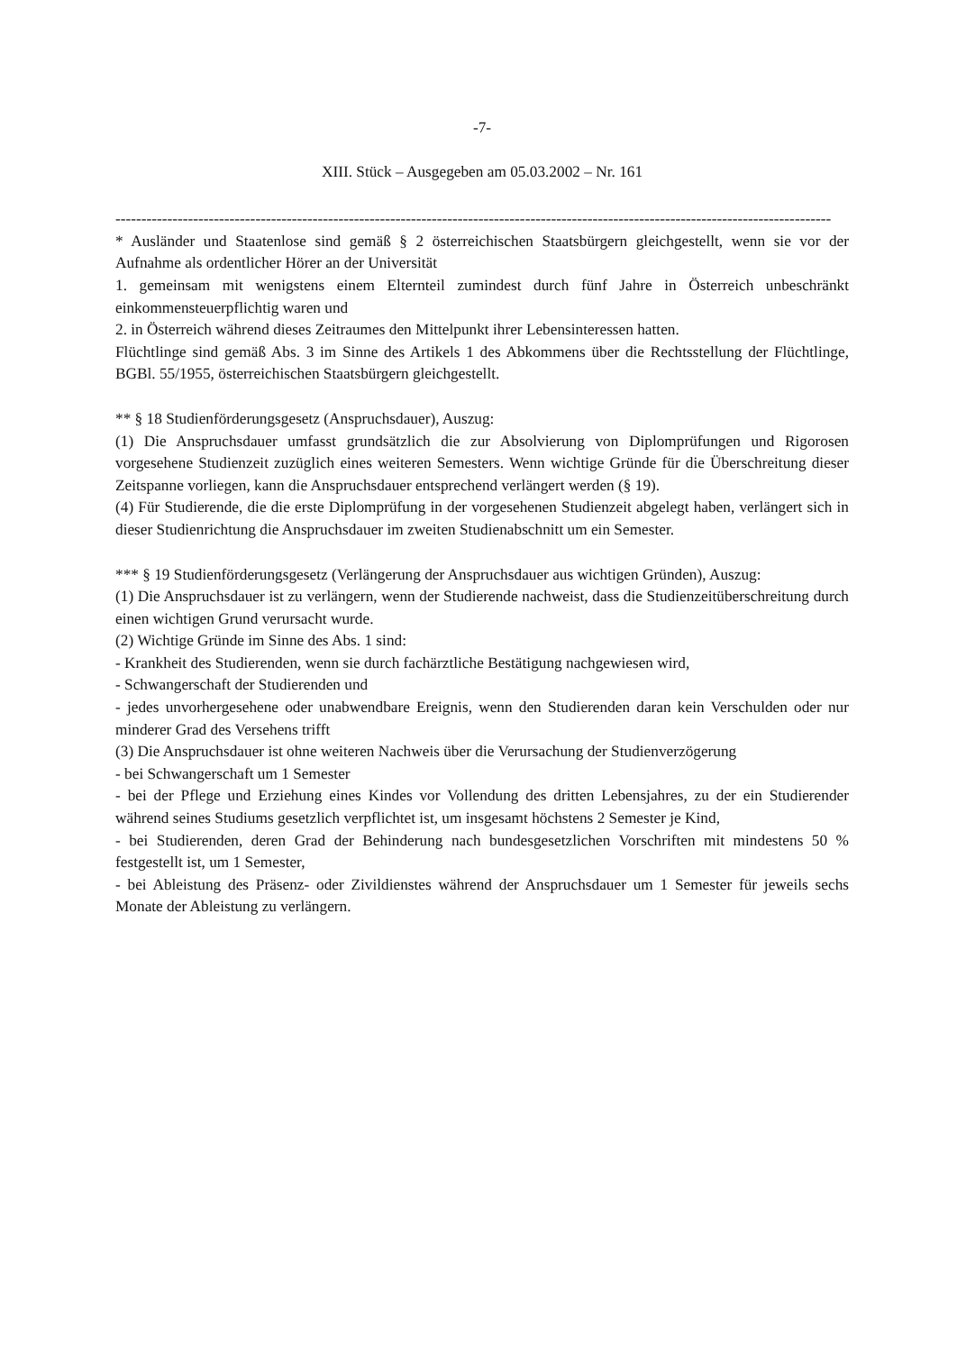-7-
XIII. Stück – Ausgegeben am 05.03.2002 – Nr. 161
------------------------------------------------------------------------------------------------------------------------------------------
* Ausländer und Staatenlose sind gemäß § 2 österreichischen Staatsbürgern gleichgestellt, wenn sie vor der Aufnahme als ordentlicher Hörer an der Universität
1. gemeinsam mit wenigstens einem Elternteil zumindest durch fünf Jahre in Österreich unbeschränkt einkommensteuerpflichtig waren und
2. in Österreich während dieses Zeitraumes den Mittelpunkt ihrer Lebensinteressen hatten.
Flüchtlinge sind gemäß Abs. 3 im Sinne des Artikels 1 des Abkommens über die Rechtsstellung der Flüchtlinge, BGBl. 55/1955, österreichischen Staatsbürgern gleichgestellt.
** § 18 Studienförderungsgesetz (Anspruchsdauer), Auszug:
(1) Die Anspruchsdauer umfasst grundsätzlich die zur Absolvierung von Diplomprüfungen und Rigorosen vorgesehene Studienzeit zuzüglich eines weiteren Semesters. Wenn wichtige Gründe für die Überschreitung dieser Zeitspanne vorliegen, kann die Anspruchsdauer entsprechend verlängert werden (§ 19).
(4) Für Studierende, die die erste Diplomprüfung in der vorgesehenen Studienzeit abgelegt haben, verlängert sich in dieser Studienrichtung die Anspruchsdauer im zweiten Studienabschnitt um ein Semester.
*** § 19 Studienförderungsgesetz (Verlängerung der Anspruchsdauer aus wichtigen Gründen), Auszug:
(1) Die Anspruchsdauer ist zu verlängern, wenn der Studierende nachweist, dass die Studienzeitüberschreitung durch einen wichtigen Grund verursacht wurde.
(2) Wichtige Gründe im Sinne des Abs. 1 sind:
- Krankheit des Studierenden, wenn sie durch fachärztliche Bestätigung nachgewiesen wird,
- Schwangerschaft der Studierenden und
- jedes unvorhergesehene oder unabwendbare Ereignis, wenn den Studierenden daran kein Verschulden oder nur minderer Grad des Versehens trifft
(3) Die Anspruchsdauer ist ohne weiteren Nachweis über die Verursachung der Studienverzögerung
- bei Schwangerschaft um 1 Semester
- bei der Pflege und Erziehung eines Kindes vor Vollendung des dritten Lebensjahres, zu der ein Studierender während seines Studiums gesetzlich verpflichtet ist, um insgesamt höchstens 2 Semester je Kind,
- bei Studierenden, deren Grad der Behinderung nach bundesgesetzlichen Vorschriften mit mindestens 50 % festgestellt ist, um 1 Semester,
- bei Ableistung des Präsenz- oder Zivildienstes während der Anspruchsdauer um 1 Semester für jeweils sechs Monate der Ableistung zu verlängern.